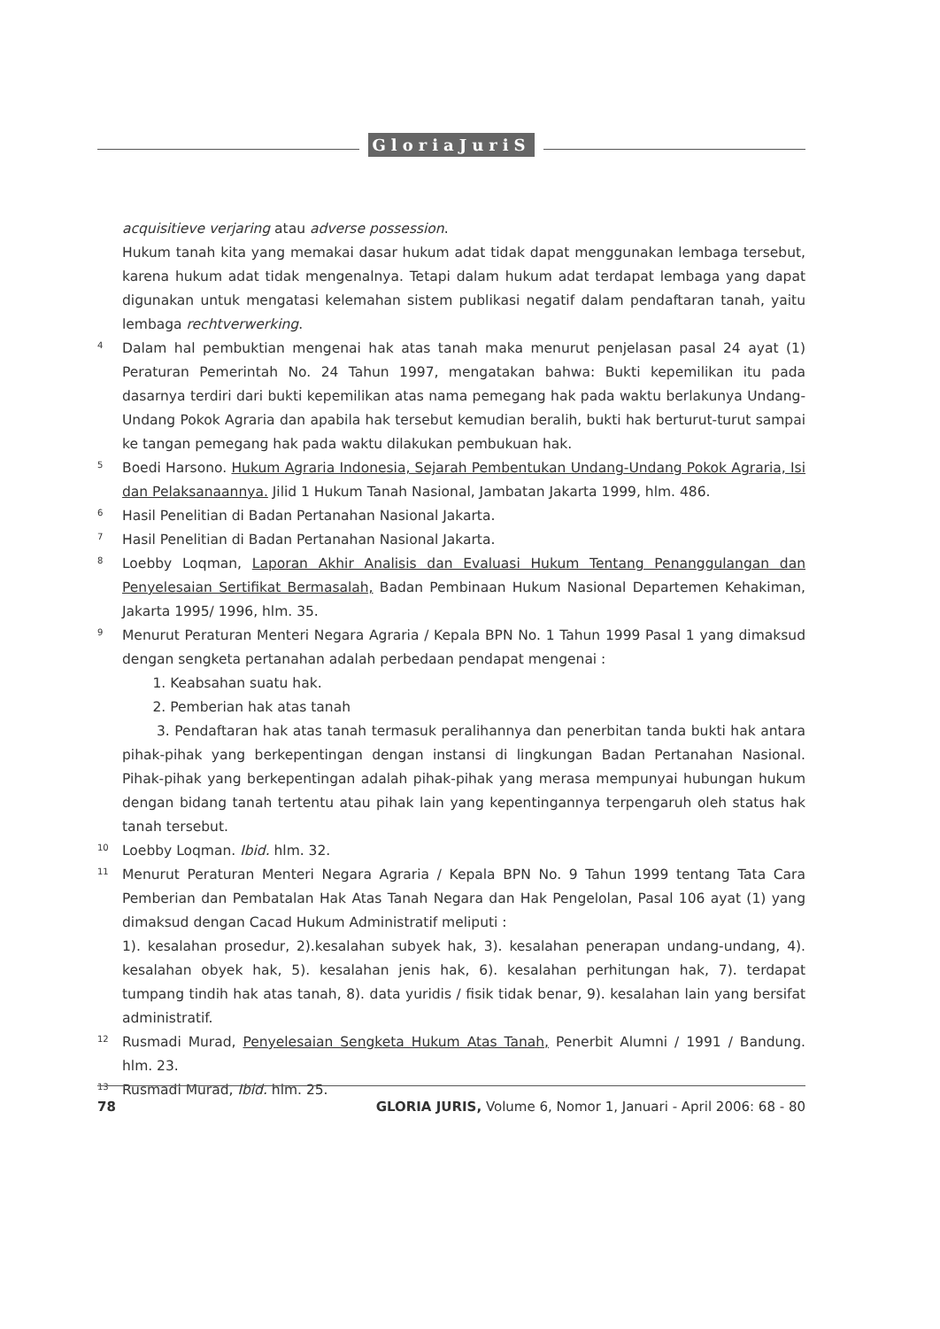GloriaJuriS
acquisitieve verjaring atau adverse possession.
Hukum tanah kita yang memakai dasar hukum adat tidak dapat menggunakan lembaga tersebut, karena hukum adat tidak mengenalnya. Tetapi dalam hukum adat terdapat lembaga yang dapat digunakan untuk mengatasi kelemahan sistem publikasi negatif dalam pendaftaran tanah, yaitu lembaga rechtverwerking.
4
Dalam hal pembuktian mengenai hak atas tanah maka menurut penjelasan pasal 24 ayat (1) Peraturan Pemerintah No. 24 Tahun 1997, mengatakan bahwa: Bukti kepemilikan itu pada dasarnya terdiri dari bukti kepemilikan atas nama pemegang hak pada waktu berlakunya Undang-Undang Pokok Agraria dan apabila hak tersebut kemudian beralih, bukti hak berturut-turut sampai ke tangan pemegang hak pada waktu dilakukan pembukuan hak.
5
Boedi Harsono. Hukum Agraria Indonesia, Sejarah Pembentukan Undang-Undang Pokok Agraria, Isi dan Pelaksanaannya. Jilid 1 Hukum Tanah Nasional, Jambatan Jakarta 1999, hlm. 486.
6
Hasil Penelitian di Badan Pertanahan Nasional Jakarta.
7
Hasil Penelitian di Badan Pertanahan Nasional Jakarta.
8
Loebby Loqman, Laporan Akhir Analisis dan Evaluasi Hukum Tentang Penanggulangan dan Penyelesaian Sertifikat Bermasalah, Badan Pembinaan Hukum Nasional Departemen Kehakiman, Jakarta 1995/ 1996, hlm. 35.
9
Menurut Peraturan Menteri Negara Agraria / Kepala BPN No. 1 Tahun 1999 Pasal 1 yang dimaksud dengan sengketa pertanahan adalah perbedaan pendapat mengenai :
1. Keabsahan suatu hak.
2. Pemberian hak atas tanah
3. Pendaftaran hak atas tanah termasuk peralihannya dan penerbitan tanda bukti hak antara pihak-pihak yang berkepentingan dengan instansi di lingkungan Badan Pertanahan Nasional. Pihak-pihak yang berkepentingan adalah pihak-pihak yang merasa mempunyai hubungan hukum dengan bidang tanah tertentu atau pihak lain yang kepentingannya terpengaruh oleh status hak tanah tersebut.
10
Loebby Loqman. Ibid. hlm. 32.
11
Menurut Peraturan Menteri Negara Agraria / Kepala BPN No. 9 Tahun 1999 tentang Tata Cara Pemberian dan Pembatalan Hak Atas Tanah Negara dan Hak Pengelolan, Pasal 106 ayat (1) yang dimaksud dengan Cacad Hukum Administratif meliputi :
1). kesalahan prosedur, 2).kesalahan subyek hak, 3). kesalahan penerapan undang-undang, 4). kesalahan obyek hak, 5). kesalahan jenis hak, 6). kesalahan perhitungan hak, 7). terdapat tumpang tindih hak atas tanah, 8). data yuridis / fisik tidak benar, 9). kesalahan lain yang bersifat administratif.
12
Rusmadi Murad, Penyelesaian Sengketa Hukum Atas Tanah, Penerbit Alumni / 1991 / Bandung. hlm. 23.
13
Rusmadi Murad, Ibid. hlm. 25.
78 GLORIA JURIS, Volume 6, Nomor 1, Januari - April 2006: 68 - 80